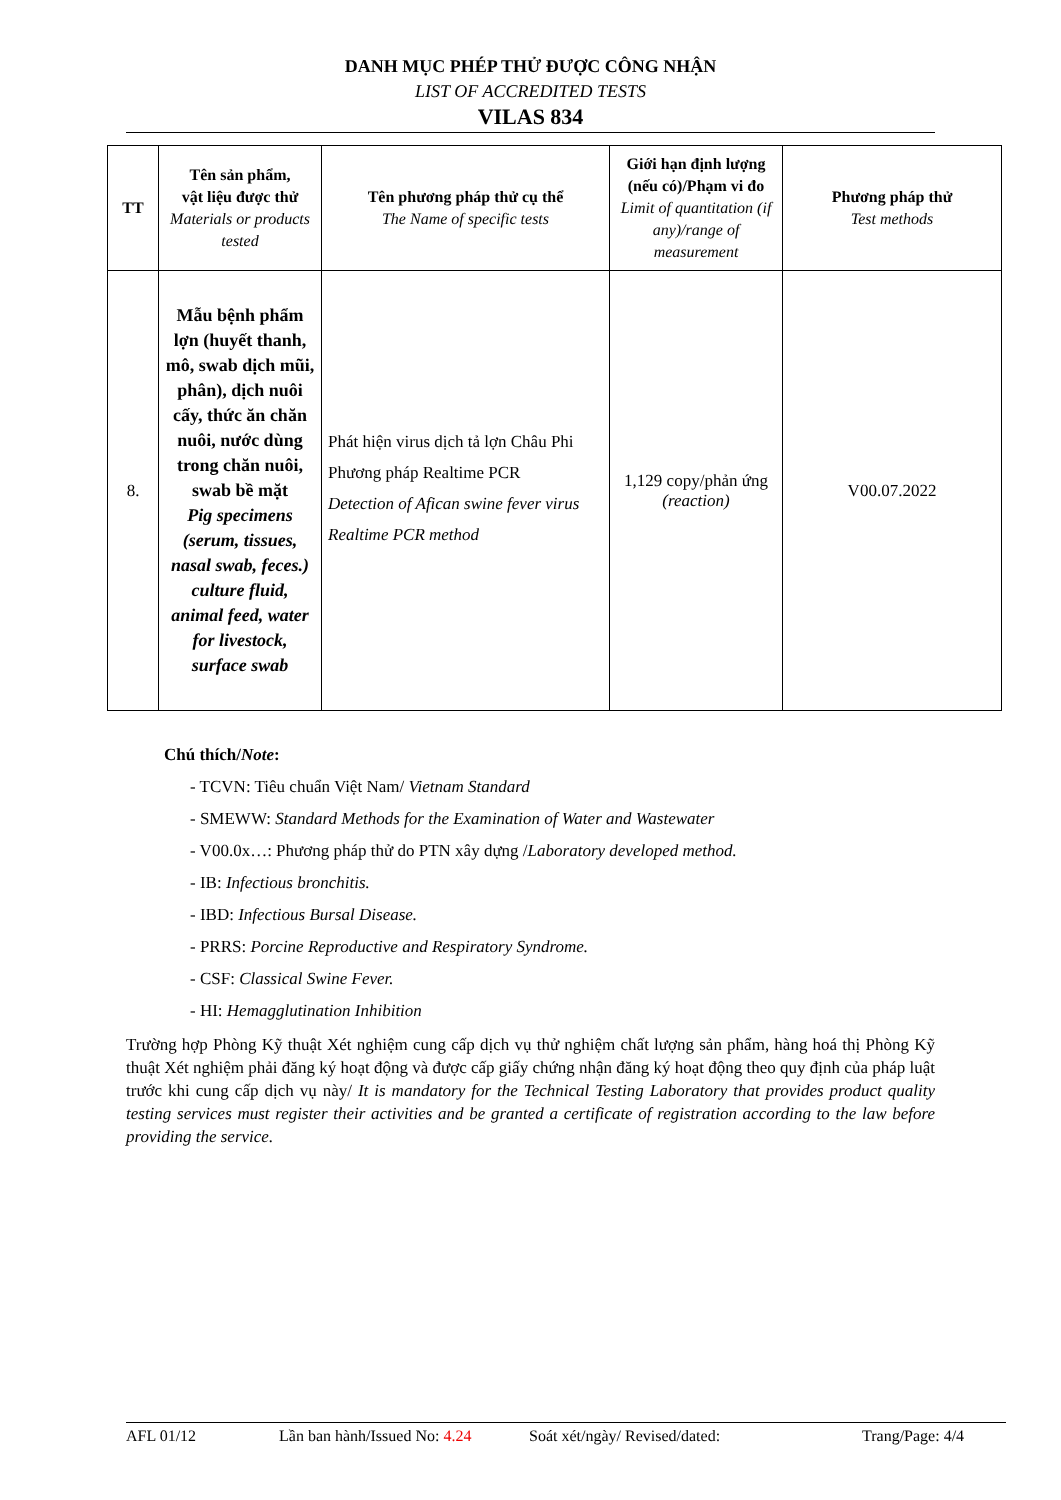DANH MỤC PHÉP THỬ ĐƯỢC CÔNG NHẬN
LIST OF ACCREDITED TESTS
VILAS 834
| TT | Tên sản phẩm, vật liệu được thử Materials or products tested | Tên phương pháp thử cụ thể The Name of specific tests | Giới hạn định lượng (nếu có)/Phạm vi đo Limit of quantitation (if any)/range of measurement | Phương pháp thử Test methods |
| --- | --- | --- | --- | --- |
| 8. | Mẫu bệnh phẩm lợn (huyết thanh, mô, swab dịch mũi, phân), dịch nuôi cấy, thức ăn chăn nuôi, nước dùng trong chăn nuôi, swab bề mặt Pig specimens (serum, tissues, nasal swab, feces.) culture fluid, animal feed, water for livestock, surface swab | Phát hiện virus dịch tả lợn Châu Phi Phương pháp Realtime PCR Detection of Afican swine fever virus Realtime PCR method | 1,129 copy/phản ứng (reaction) | V00.07.2022 |
Chú thích/Note:
- TCVN: Tiêu chuẩn Việt Nam/ Vietnam Standard
- SMEWW: Standard Methods for the Examination of Water and Wastewater
- V00.0x…: Phương pháp thử do PTN xây dựng /Laboratory developed method.
- IB: Infectious bronchitis.
- IBD: Infectious Bursal Disease.
- PRRS: Porcine Reproductive and Respiratory Syndrome.
- CSF: Classical Swine Fever.
- HI: Hemagglutination Inhibition
Trường hợp Phòng Kỹ thuật Xét nghiệm cung cấp dịch vụ thử nghiệm chất lượng sản phẩm, hàng hoá thị Phòng Kỹ thuật Xét nghiệm phải đăng ký hoạt động và được cấp giấy chứng nhận đăng ký hoạt động theo quy định của pháp luật trước khi cung cấp dịch vụ này/ It is mandatory for the Technical Testing Laboratory that provides product quality testing services must register their activities and be granted a certificate of registration according to the law before providing the service.
AFL 01/12 Lần ban hành/Issued No: 4.24 Soát xét/ngày/ Revised/dated: Trang/Page: 4/4